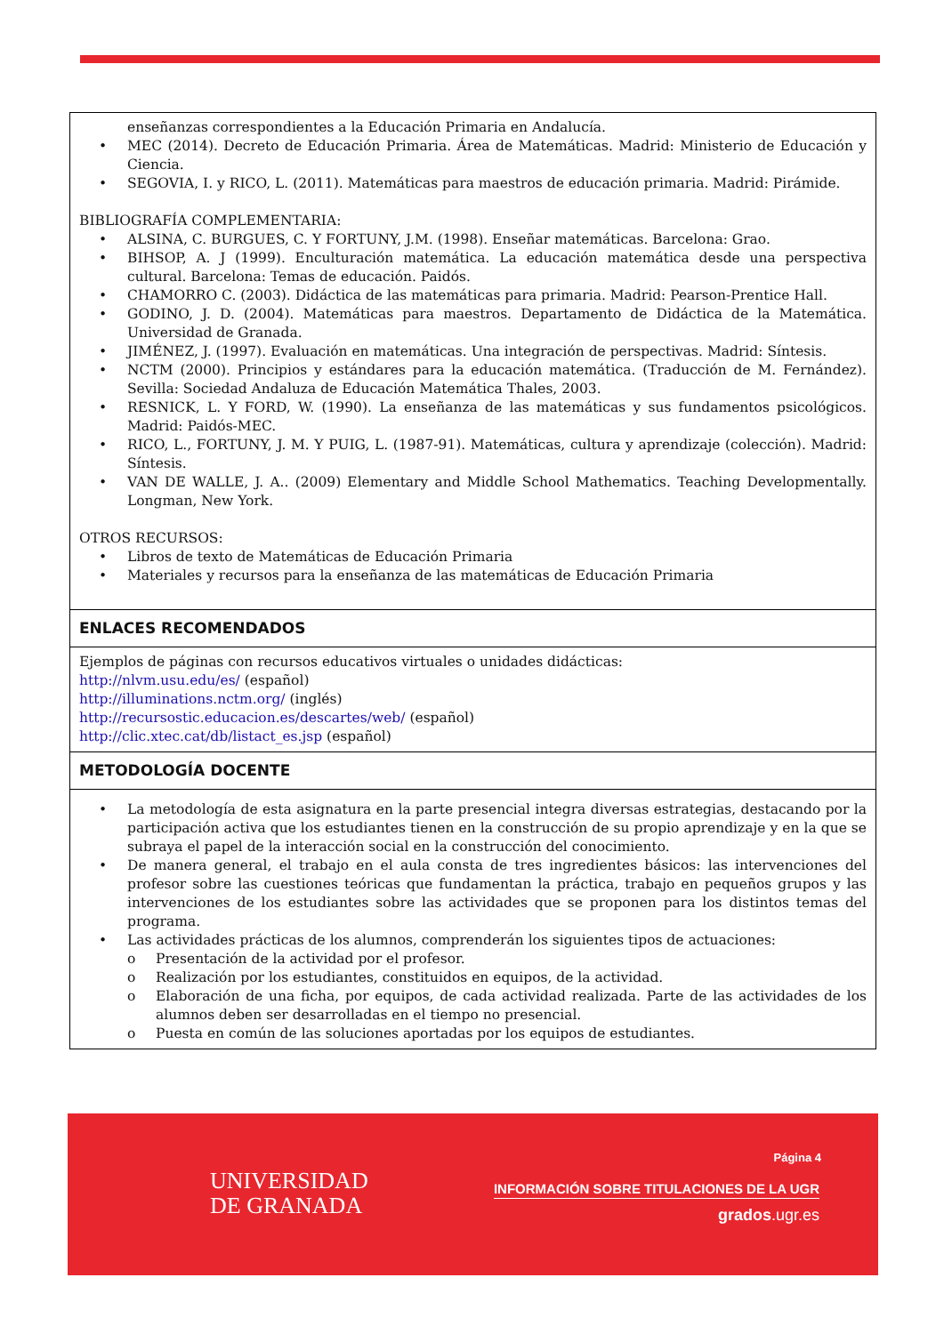| enseñanzas correspondientes a la Educación Primaria en Andalucía. • MEC (2014). Decreto de Educación Primaria. Área de Matemáticas. Madrid: Ministerio de Educación y Ciencia. • SEGOVIA, I. y RICO, L. (2011). Matemáticas para maestros de educación primaria. Madrid: Pirámide. BIBLIOGRAFÍA COMPLEMENTARIA: • ALSINA, C. BURGUES, C. Y FORTUNY, J.M. (1998). Enseñar matemáticas. Barcelona: Grao. • BIHSOP, A. J (1999). Enculturación matemática. La educación matemática desde una perspectiva cultural. Barcelona: Temas de educación. Paidós. • CHAMORRO C. (2003). Didáctica de las matemáticas para primaria. Madrid: Pearson-Prentice Hall. • GODINO, J. D. (2004). Matemáticas para maestros. Departamento de Didáctica de la Matemática. Universidad de Granada. • JIMÉNEZ, J. (1997). Evaluación en matemáticas. Una integración de perspectivas. Madrid: Síntesis. • NCTM (2000). Principios y estándares para la educación matemática. (Traducción de M. Fernández). Sevilla: Sociedad Andaluza de Educación Matemática Thales, 2003. • RESNICK, L. Y FORD, W. (1990). La enseñanza de las matemáticas y sus fundamentos psicológicos. Madrid: Paidós-MEC. • RICO, L., FORTUNY, J. M. Y PUIG, L. (1987-91). Matemáticas, cultura y aprendizaje (colección). Madrid: Síntesis. • VAN DE WALLE, J. A.. (2009) Elementary and Middle School Mathematics. Teaching Developmentally. Longman, New York. OTROS RECURSOS: • Libros de texto de Matemáticas de Educación Primaria • Materiales y recursos para la enseñanza de las matemáticas de Educación Primaria |
| ENLACES RECOMENDADOS |
| Ejemplos de páginas con recursos educativos virtuales o unidades didácticas: http://nlvm.usu.edu/es/ (español) http://illuminations.nctm.org/ (inglés) http://recursostic.educacion.es/descartes/web/ (español) http://clic.xtec.cat/db/listact_es.jsp (español) |
| METODOLOGÍA DOCENTE |
| • La metodología de esta asignatura en la parte presencial integra diversas estrategias, destacando por la participación activa que los estudiantes tienen en la construcción de su propio aprendizaje y en la que se subraya el papel de la interacción social en la construcción del conocimiento. • De manera general, el trabajo en el aula consta de tres ingredientes básicos: las intervenciones del profesor sobre las cuestiones teóricas que fundamentan la práctica, trabajo en pequeños grupos y las intervenciones de los estudiantes sobre las actividades que se proponen para los distintos temas del programa. • Las actividades prácticas de los alumnos, comprenderán los siguientes tipos de actuaciones: o Presentación de la actividad por el profesor. o Realización por los estudiantes, constituidos en equipos, de la actividad. o Elaboración de una ficha, por equipos, de cada actividad realizada. Parte de las actividades de los alumnos deben ser desarrolladas en el tiempo no presencial. o Puesta en común de las soluciones aportadas por los equipos de estudiantes. |
UNIVERSIDAD
DE GRANADA
Página 4
INFORMACIÓN SOBRE TITULACIONES DE LA UGR
grados.ugr.es